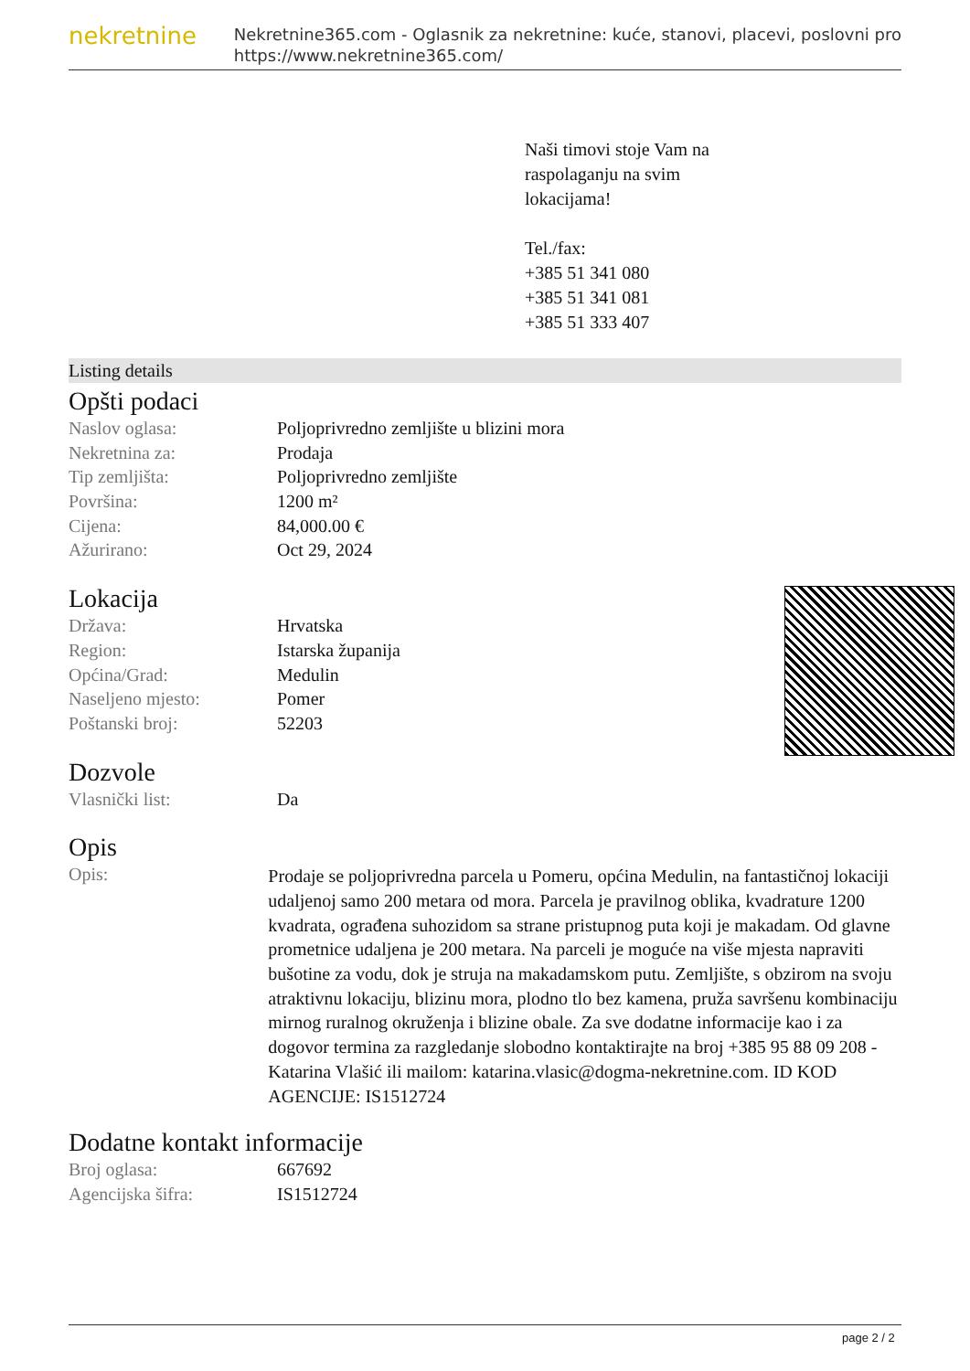nekretnine
Nekretnine365.com - Oglasnik za nekretnine: kuće, stanovi, placevi, poslovni pro
https://www.nekretnine365.com/
Naši timovi stoje Vam na
raspolaganju na svim
lokacijama!
Tel./fax:
+385 51 341 080
+385 51 341 081
+385 51 333 407
Listing details
Opšti podaci
| Naslov oglasa: | Poljoprivredno zemljište u blizini mora |
| Nekretnina za: | Prodaja |
| Tip zemljišta: | Poljoprivredno zemljište |
| Površina: | 1200 m² |
| Cijena: | 84,000.00 € |
| Ažurirano: | Oct 29, 2024 |
Lokacija
| Država: | Hrvatska |
| Region: | Istarska županija |
| Općina/Grad: | Medulin |
| Naseljeno mjesto: | Pomer |
| Poštanski broj: | 52203 |
Dozvole
| Vlasnički list: | Da |
Opis
| Opis: | Prodaje se poljoprivredna parcela u Pomeru, općina Medulin, na fantastičnoj lokaciji udaljenoj samo 200 metara od mora. Parcela je pravilnog oblika, kvadrature 1200 kvadrata, ograđena suhozidom sa strane pristupnog puta koji je makadam. Od glavne prometnice udaljena je 200 metara. Na parceli je moguće na više mjesta napraviti bušotine za vodu, dok je struja na makadamskom putu. Zemljište, s obzirom na svoju atraktivnu lokaciju, blizinu mora, plodno tlo bez kamena, pruža savršenu kombinaciju mirnog ruralnog okruženja i blizine obale. Za sve dodatne informacije kao i za dogovor termina za razgledanje slobodno kontaktirajte na broj +385 95 88 09 208 - Katarina Vlašić ili mailom: katarina.vlasic@dogma-nekretnine.com. ID KOD AGENCIJE: IS1512724 |
Dodatne kontakt informacije
| Broj oglasa: | 667692 |
| Agencijska šifra: | IS1512724 |
page 2 / 2